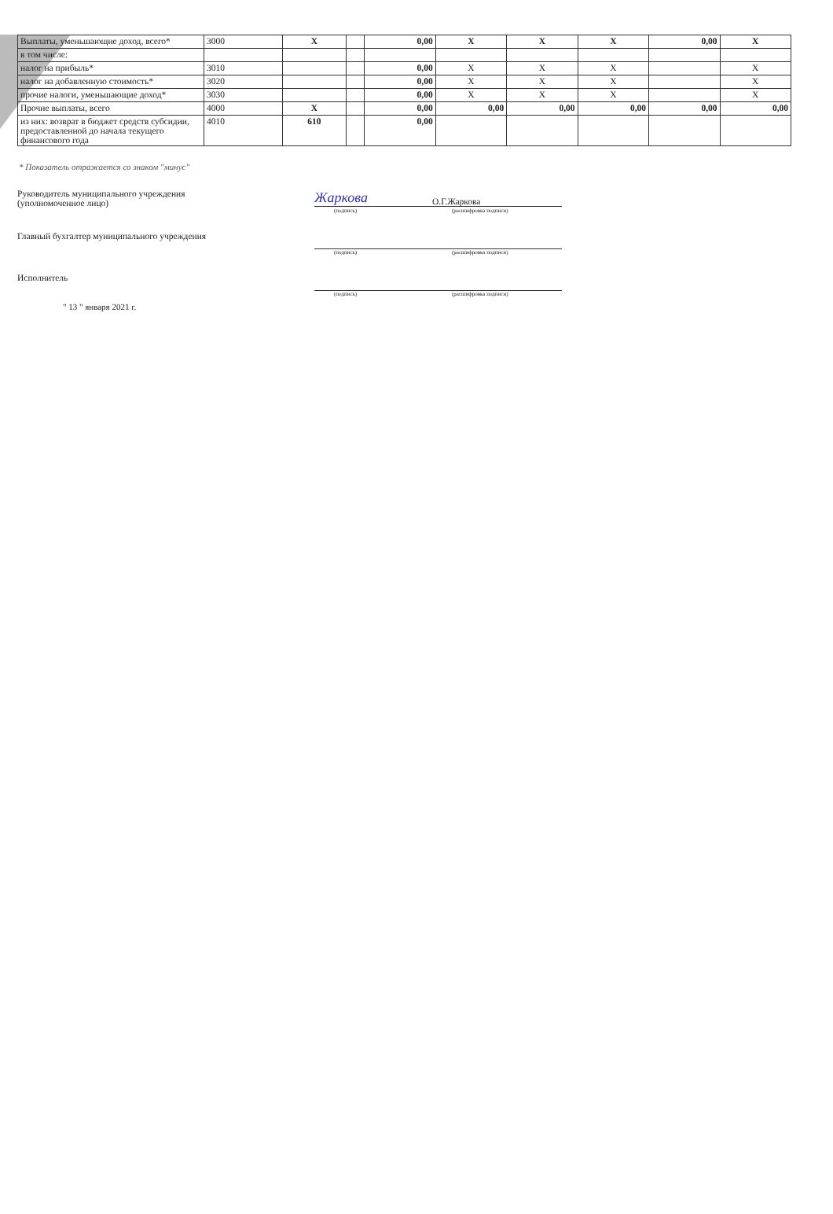| Выплаты, уменьшающие доход, всего* | 3000 | X | | 0,00 | X | X | X | 0,00 | X |
| в том числе: | | | | | | | | | |
| налог на прибыль* | 3010 | | | 0,00 | X | X | X | | X |
| налог на добавленную стоимость* | 3020 | | | 0,00 | X | X | X | | X |
| прочие налоги, уменьшающие доход* | 3030 | | | 0,00 | X | X | X | | X |
| Прочие выплаты, всего | 4000 | X | | 0,00 | 0,00 | 0,00 | 0,00 | 0,00 | 0,00 |
| из них: возврат в бюджет средств субсидии, предоставленной до начала текущего финансового года | 4010 | 610 | | 0,00 | | | | | |
* Показатель отражается со знаком "минус"
Руководитель муниципального учреждения
(уполномоченное лицо)
Жаркова О.Г.Жаркова
(подпись) (расшифровка подписи)
Главный бухгалтер муниципального учреждения
(подпись) (расшифровка подписи)
Исполнитель
(подпись) (расшифровка подписи)
" 13 " января 2021 г.